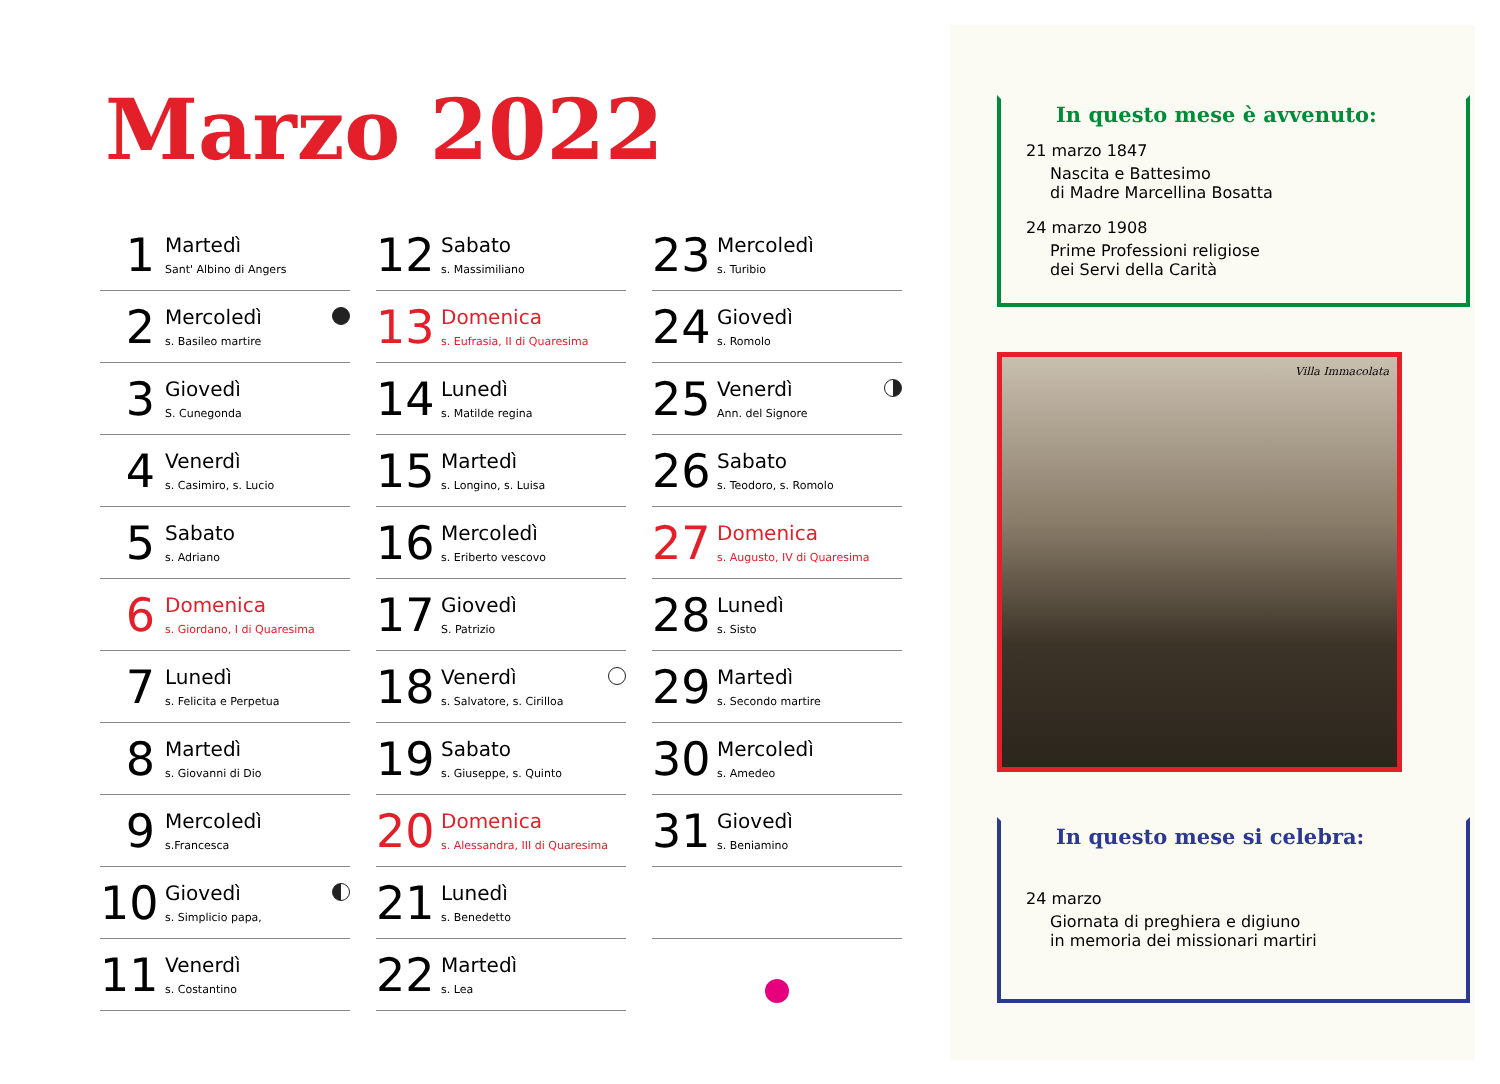Marzo 2022
1
Martedì
Sant' Albino di Angers
2
Mercoledì
s. Basileo martire
3
Giovedì
S. Cunegonda
4
Venerdì
s. Casimiro, s. Lucio
5
Sabato
s. Adriano
6
Domenica
s. Giordano, I di Quaresima
7
Lunedì
s. Felicita e Perpetua
8
Martedì
s. Giovanni di Dio
9
Mercoledì
s.Francesca
10
Giovedì
s. Simplicio papa,
11
Venerdì
s. Costantino
12
Sabato
s. Massimiliano
13
Domenica
s. Eufrasia, II di Quaresima
14
Lunedì
s. Matilde regina
15
Martedì
s. Longino, s. Luisa
16
Mercoledì
s. Eriberto vescovo
17
Giovedì
S. Patrizio
18
Venerdì
s. Salvatore, s. Cirilloa
19
Sabato
s. Giuseppe, s. Quinto
20
Domenica
s. Alessandra, III di Quaresima
21
Lunedì
s. Benedetto
22
Martedì
s. Lea
23
Mercoledì
s. Turibio
24
Giovedì
s. Romolo
25
Venerdì
Ann. del Signore
26
Sabato
s. Teodoro, s. Romolo
27
Domenica
s. Augusto, IV di Quaresima
28
Lunedì
s. Sisto
29
Martedì
s. Secondo martire
30
Mercoledì
s. Amedeo
31
Giovedì
s. Beniamino
In questo mese è avvenuto:
21 marzo 1847
Nascita e Battesimo
di Madre Marcellina Bosatta
24 marzo 1908
Prime Professioni religiose
dei Servi della Carità
Villa Immacolata
In questo mese si celebra:
24 marzo
Giornata di preghiera e digiuno
in memoria dei missionari martiri